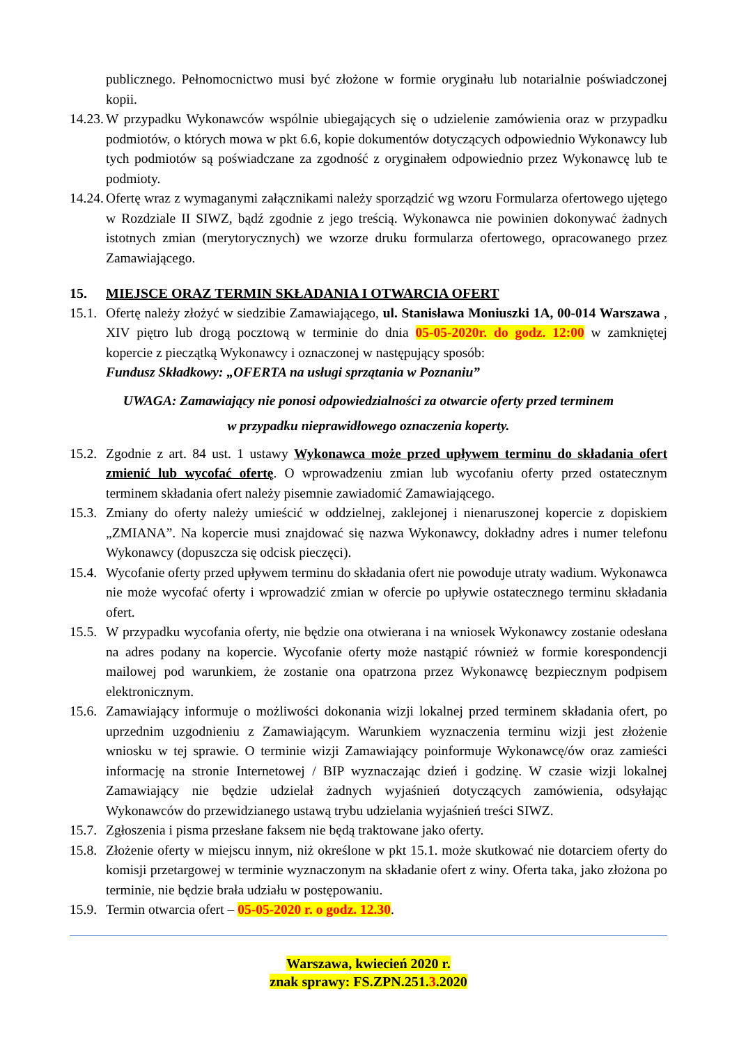publicznego. Pełnomocnictwo musi być złożone w formie oryginału lub notarialnie poświadczonej kopii.
14.23.
W przypadku Wykonawców wspólnie ubiegających się o udzielenie zamówienia oraz w przypadku podmiotów, o których mowa w pkt 6.6, kopie dokumentów dotyczących odpowiednio Wykonawcy lub tych podmiotów są poświadczane za zgodność z oryginałem odpowiednio przez Wykonawcę lub te podmioty.
14.24.
Ofertę wraz z wymaganymi załącznikami należy sporządzić wg wzoru Formularza ofertowego ujętego w Rozdziale II SIWZ, bądź zgodnie z jego treścią. Wykonawca nie powinien dokonywać żadnych istotnych zmian (merytorycznych) we wzorze druku formularza ofertowego, opracowanego przez Zamawiającego.
15. MIEJSCE ORAZ TERMIN SKŁADANIA I OTWARCIA OFERT
15.1.
Ofertę należy złożyć w siedzibie Zamawiającego, ul. Stanisława Moniuszki 1A, 00-014 Warszawa , XIV piętro lub drogą pocztową w terminie do dnia 05-05-2020r. do godz. 12:00 w zamkniętej kopercie z pieczątką Wykonawcy i oznaczonej w następujący sposób:
Fundusz Składkowy: „OFERTA na usługi sprzątania w Poznaniu”
UWAGA: Zamawiający nie ponosi odpowiedzialności za otwarcie oferty przed terminem
w przypadku nieprawidłowego oznaczenia koperty.
15.2.
Zgodnie z art. 84 ust. 1 ustawy Wykonawca może przed upływem terminu do składania ofert zmienić lub wycofać ofertę. O wprowadzeniu zmian lub wycofaniu oferty przed ostatecznym terminem składania ofert należy pisemnie zawiadomić Zamawiającego.
15.3.
Zmiany do oferty należy umieścić w oddzielnej, zaklejonej i nienaruszonej kopercie z dopiskiem „ZMIANA”. Na kopercie musi znajdować się nazwa Wykonawcy, dokładny adres i numer telefonu Wykonawcy (dopuszcza się odcisk pieczęci).
15.4.
Wycofanie oferty przed upływem terminu do składania ofert nie powoduje utraty wadium. Wykonawca nie może wycofać oferty i wprowadzić zmian w ofercie po upływie ostatecznego terminu składania ofert.
15.5.
W przypadku wycofania oferty, nie będzie ona otwierana i na wniosek Wykonawcy zostanie odesłana na adres podany na kopercie. Wycofanie oferty może nastąpić również w formie korespondencji mailowej pod warunkiem, że zostanie ona opatrzona przez Wykonawcę bezpiecznym podpisem elektronicznym.
15.6.
Zamawiający informuje o możliwości dokonania wizji lokalnej przed terminem składania ofert, po uprzednim uzgodnieniu z Zamawiającym. Warunkiem wyznaczenia terminu wizji jest złożenie wniosku w tej sprawie. O terminie wizji Zamawiający poinformuje Wykonawcę/ów oraz zamieści informację na stronie Internetowej / BIP wyznaczając dzień i godzinę. W czasie wizji lokalnej Zamawiający nie będzie udzielał żadnych wyjaśnień dotyczących zamówienia, odsyłając Wykonawców do przewidzianego ustawą trybu udzielania wyjaśnień treści SIWZ.
15.7.
Zgłoszenia i pisma przesłane faksem nie będą traktowane jako oferty.
15.8.
Złożenie oferty w miejscu innym, niż określone w pkt 15.1. może skutkować nie dotarciem oferty do komisji przetargowej w terminie wyznaczonym na składanie ofert z winy. Oferta taka, jako złożona po terminie, nie będzie brała udziału w postępowaniu.
15.9.
Termin otwarcia ofert – 05-05-2020 r. o godz. 12.30.
Warszawa, kwiecień 2020 r.
znak sprawy: FS.ZPN.251.3.2020